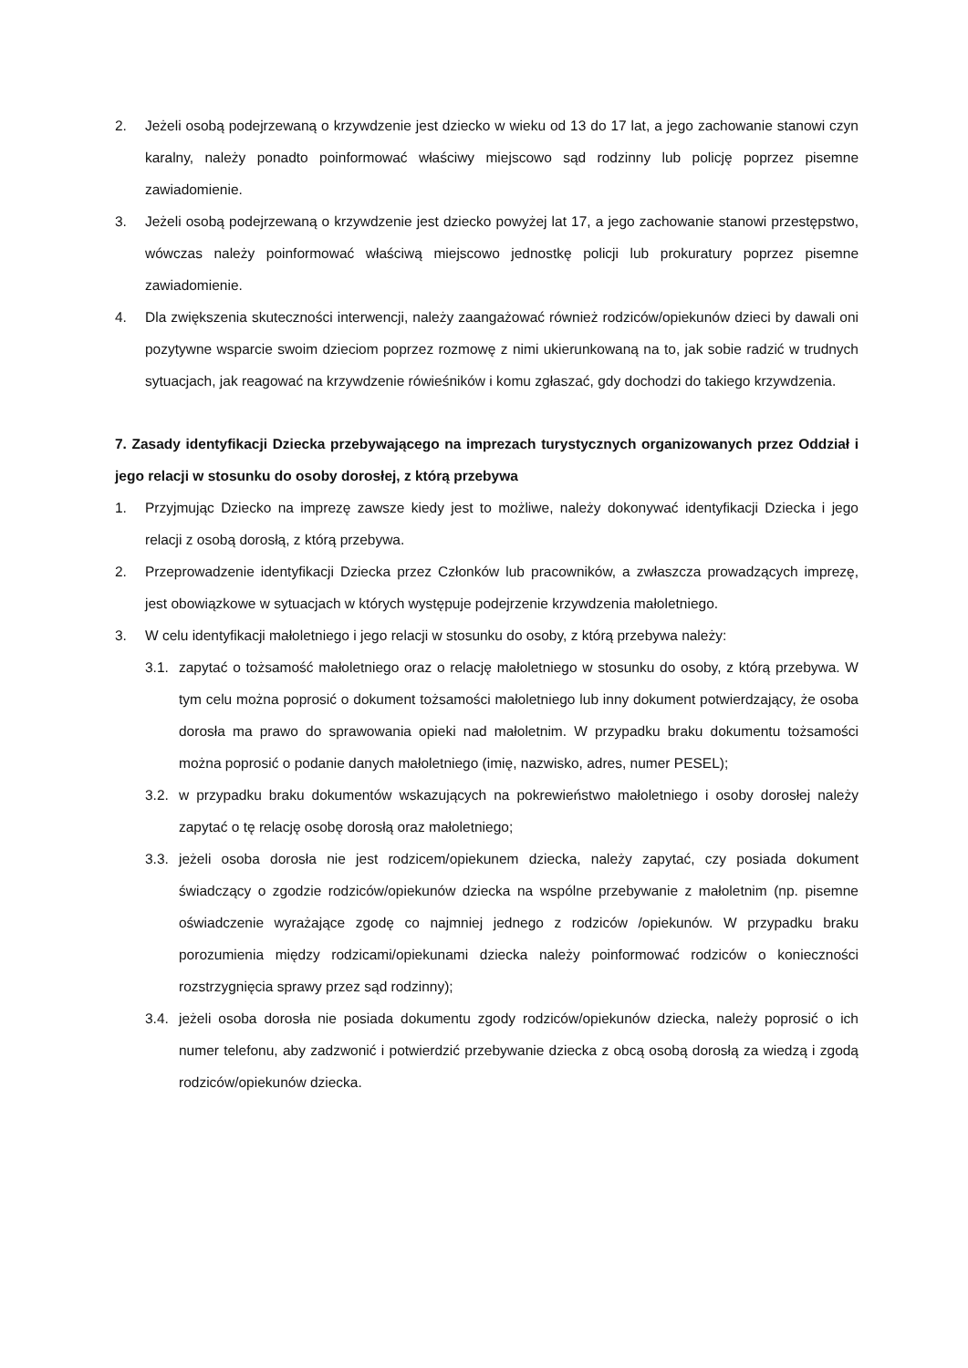2. Jeżeli osobą podejrzewaną o krzywdzenie jest dziecko w wieku od 13 do 17 lat, a jego zachowanie stanowi czyn karalny, należy ponadto poinformować właściwy miejscowo sąd rodzinny lub policję poprzez pisemne zawiadomienie.
3. Jeżeli osobą podejrzewaną o krzywdzenie jest dziecko powyżej lat 17, a jego zachowanie stanowi przestępstwo, wówczas należy poinformować właściwą miejscowo jednostkę policji lub prokuratury poprzez pisemne zawiadomienie.
4. Dla zwiększenia skuteczności interwencji, należy zaangażować również rodziców/opiekunów dzieci by dawali oni pozytywne wsparcie swoim dzieciom poprzez rozmowę z nimi ukierunkowaną na to, jak sobie radzić w trudnych sytuacjach, jak reagować na krzywdzenie rówieśników i komu zgłaszać, gdy dochodzi do takiego krzywdzenia.
7. Zasady identyfikacji Dziecka przebywającego na imprezach turystycznych organizowanych przez Oddział i jego relacji w stosunku do osoby dorosłej, z którą przebywa
1. Przyjmując Dziecko na imprezę zawsze kiedy jest to możliwe, należy dokonywać identyfikacji Dziecka i jego relacji z osobą dorosłą, z którą przebywa.
2. Przeprowadzenie identyfikacji Dziecka przez Członków lub pracowników, a zwłaszcza prowadzących imprezę, jest obowiązkowe w sytuacjach w których występuje podejrzenie krzywdzenia małoletniego.
3. W celu identyfikacji małoletniego i jego relacji w stosunku do osoby, z którą przebywa należy:
3.1. zapytać o tożsamość małoletniego oraz o relację małoletniego w stosunku do osoby, z którą przebywa. W tym celu można poprosić o dokument tożsamości małoletniego lub inny dokument potwierdzający, że osoba dorosła ma prawo do sprawowania opieki nad małoletnim. W przypadku braku dokumentu tożsamości można poprosić o podanie danych małoletniego (imię, nazwisko, adres, numer PESEL);
3.2. w przypadku braku dokumentów wskazujących na pokrewieństwo małoletniego i osoby dorosłej należy zapytać o tę relację osobę dorosłą oraz małoletniego;
3.3. jeżeli osoba dorosła nie jest rodzicem/opiekunem dziecka, należy zapytać, czy posiada dokument świadczący o zgodzie rodziców/opiekunów dziecka na wspólne przebywanie z małoletnim (np. pisemne oświadczenie wyrażające zgodę co najmniej jednego z rodziców /opiekunów. W przypadku braku porozumienia między rodzicami/opiekunami dziecka należy poinformować rodziców o konieczności rozstrzygnięcia sprawy przez sąd rodzinny);
3.4. jeżeli osoba dorosła nie posiada dokumentu zgody rodziców/opiekunów dziecka, należy poprosić o ich numer telefonu, aby zadzwonić i potwierdzić przebywanie dziecka z obcą osobą dorosłą za wiedzą i zgodą rodziców/opiekunów dziecka.